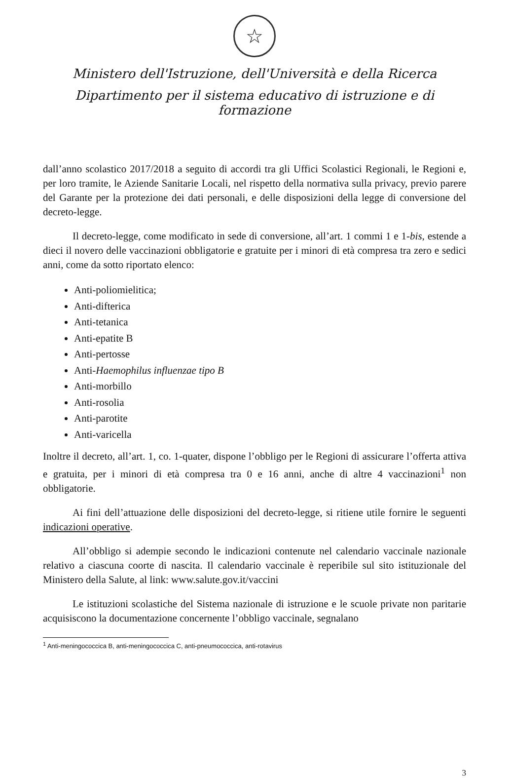☆
Ministero dell'Istruzione, dell'Università e della Ricerca
Dipartimento per il sistema educativo di istruzione e di formazione
dall’anno scolastico 2017/2018 a seguito di accordi tra gli Uffici Scolastici Regionali, le Regioni e, per loro tramite, le Aziende Sanitarie Locali, nel rispetto della normativa sulla privacy, previo parere del Garante per la protezione dei dati personali, e delle disposizioni della legge di conversione del decreto-legge.
Il decreto-legge, come modificato in sede di conversione, all’art. 1 commi 1 e 1-bis, estende a dieci il novero delle vaccinazioni obbligatorie e gratuite per i minori di età compresa tra zero e sedici anni, come da sotto riportato elenco:
Anti-poliomielitica;
Anti-difterica
Anti-tetanica
Anti-epatite B
Anti-pertosse
Anti-Haemophilus influenzae tipo B
Anti-morbillo
Anti-rosolia
Anti-parotite
Anti-varicella
Inoltre il decreto, all’art. 1, co. 1-quater, dispone l’obbligo per le Regioni di assicurare l’offerta attiva e gratuita, per i minori di età compresa tra 0 e 16 anni, anche di altre 4 vaccinazioni<sup>1</sup> non obbligatorie.
Ai fini dell’attuazione delle disposizioni del decreto-legge, si ritiene utile fornire le seguenti indicazioni operative.
All’obbligo si adempie secondo le indicazioni contenute nel calendario vaccinale nazionale relativo a ciascuna coorte di nascita. Il calendario vaccinale è reperibile sul sito istituzionale del Ministero della Salute, al link: www.salute.gov.it/vaccini
Le istituzioni scolastiche del Sistema nazionale di istruzione e le scuole private non paritarie acquisiscono la documentazione concernente l’obbligo vaccinale, segnalano
<sup>1</sup> Anti-meningococcica B, anti-meningococcica C, anti-pneumococcica, anti-rotavirus
3